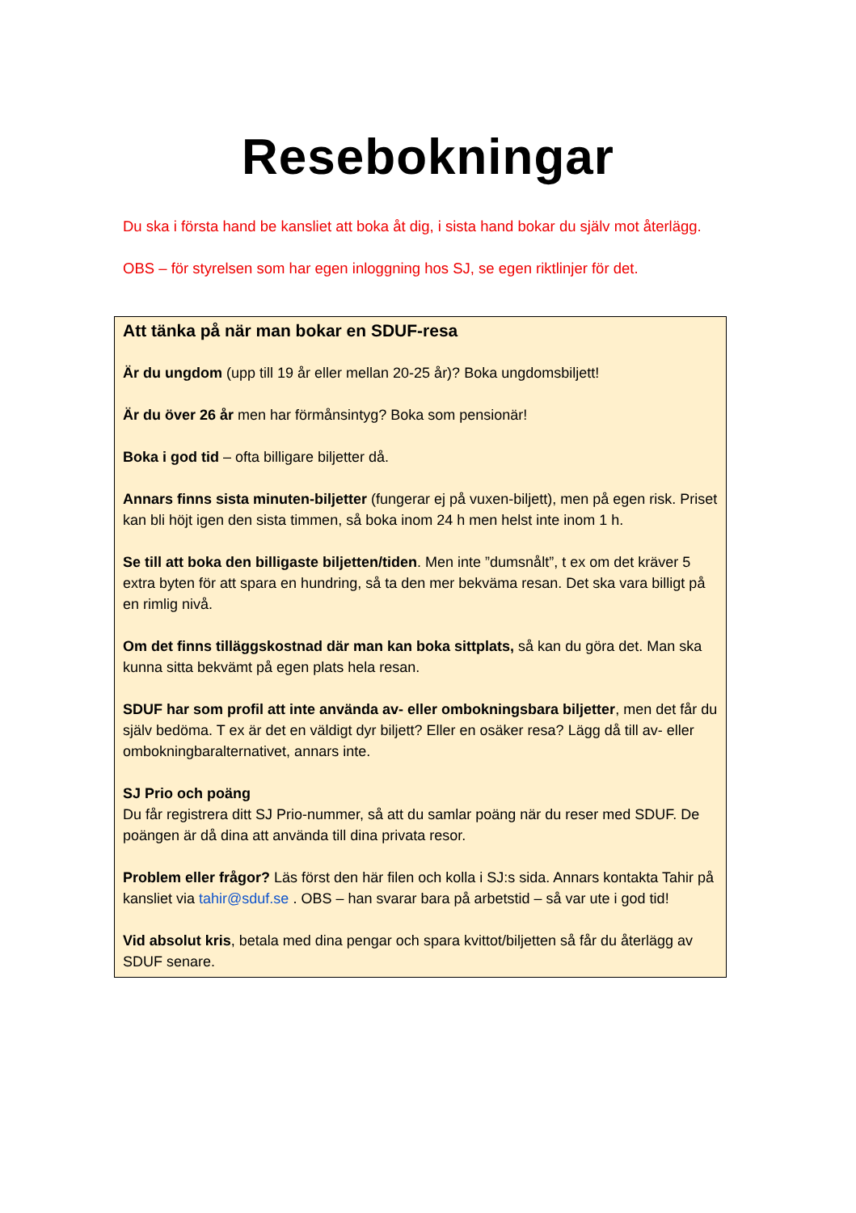Resebokningar
Du ska i första hand be kansliet att boka åt dig, i sista hand bokar du själv mot återlägg.
OBS – för styrelsen som har egen inloggning hos SJ, se egen riktlinjer för det.
Att tänka på när man bokar en SDUF-resa
Är du ungdom (upp till 19 år eller mellan 20-25 år)? Boka ungdomsbiljett!
Är du över 26 år men har förmånsintyg? Boka som pensionär!
Boka i god tid – ofta billigare biljetter då.
Annars finns sista minuten-biljetter (fungerar ej på vuxen-biljett), men på egen risk. Priset kan bli höjt igen den sista timmen, så boka inom 24 h men helst inte inom 1 h.
Se till att boka den billigaste biljetten/tiden. Men inte ”dumsnålt”, t ex om det kräver 5 extra byten för att spara en hundring, så ta den mer bekväma resan. Det ska vara billigt på en rimlig nivå.
Om det finns tilläggskostnad där man kan boka sittplats, så kan du göra det. Man ska kunna sitta bekvämt på egen plats hela resan.
SDUF har som profil att inte använda av- eller ombokningsbara biljetter, men det får du själv bedöma. T ex är det en väldigt dyr biljett? Eller en osäker resa? Lägg då till av- eller ombokningbaralternativet, annars inte.
SJ Prio och poäng
Du får registrera ditt SJ Prio-nummer, så att du samlar poäng när du reser med SDUF. De poängen är då dina att använda till dina privata resor.
Problem eller frågor? Läs först den här filen och kolla i SJ:s sida. Annars kontakta Tahir på kansliet via tahir@sduf.se . OBS – han svarar bara på arbetstid – så var ute i god tid!
Vid absolut kris, betala med dina pengar och spara kvittot/biljetten så får du återlägg av SDUF senare.